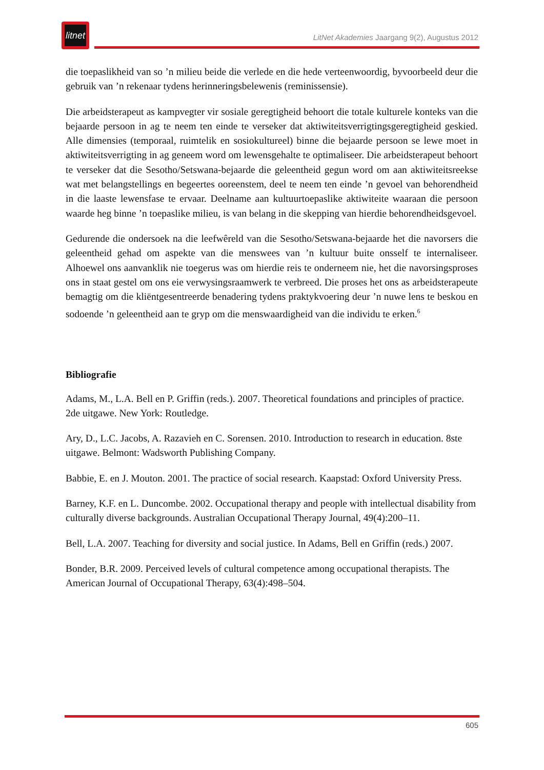litnet
LitNet Akademies Jaargang 9(2), Augustus 2012
die toepaslikheid van so ’n milieu beide die verlede en die hede verteenwoordig, byvoorbeeld deur die gebruik van ’n rekenaar tydens herinneringsbelewenis (reminissensie).
Die arbeidsterapeut as kampvegter vir sosiale geregtigheid behoort die totale kulturele konteks van die bejaarde persoon in ag te neem ten einde te verseker dat aktiwiteitsverrigtingsgeregtigheid geskied. Alle dimensies (temporaal, ruimtelik en sosiokultureel) binne die bejaarde persoon se lewe moet in aktiwiteitsverrigting in ag geneem word om lewensgehalte te optimaliseer. Die arbeidsterapeut behoort te verseker dat die Sesotho/Setswana-bejaarde die geleentheid gegun word om aan aktiwiteitsreekse wat met belangstellings en begeertes ooreenstem, deel te neem ten einde ’n gevoel van behorendheid in die laaste lewensfase te ervaar. Deelname aan kultuurtoepaslike aktiwiteite waaraan die persoon waarde heg binne ’n toepaslike milieu, is van belang in die skepping van hierdie behorendheidsgevoel.
Gedurende die ondersoek na die leefwêreld van die Sesotho/Setswana-bejaarde het die navorsers die geleentheid gehad om aspekte van die menswees van ’n kultuur buite onsself te internaliseer. Alhoewel ons aanvanklik nie toegerus was om hierdie reis te onderneem nie, het die navorsingsproses ons in staat gestel om ons eie verwysingsraamwerk te verbreed. Die proses het ons as arbeidsterapeute bemagtig om die kliëntgesentreerde benadering tydens praktykvoering deur ’n nuwe lens te beskou en sodoende ’n geleentheid aan te gryp om die menswaardigheid van die individu te erken.<sup>6</sup>
Bibliografie
Adams, M., L.A. Bell en P. Griffin (reds.). 2007. Theoretical foundations and principles of practice. 2de uitgawe. New York: Routledge.
Ary, D., L.C. Jacobs, A. Razavieh en C. Sorensen. 2010. Introduction to research in education. 8ste uitgawe. Belmont: Wadsworth Publishing Company.
Babbie, E. en J. Mouton. 2001. The practice of social research. Kaapstad: Oxford University Press.
Barney, K.F. en L. Duncombe. 2002. Occupational therapy and people with intellectual disability from culturally diverse backgrounds. Australian Occupational Therapy Journal, 49(4):200–11.
Bell, L.A. 2007. Teaching for diversity and social justice. In Adams, Bell en Griffin (reds.) 2007.
Bonder, B.R. 2009. Perceived levels of cultural competence among occupational therapists. The American Journal of Occupational Therapy, 63(4):498–504.
605